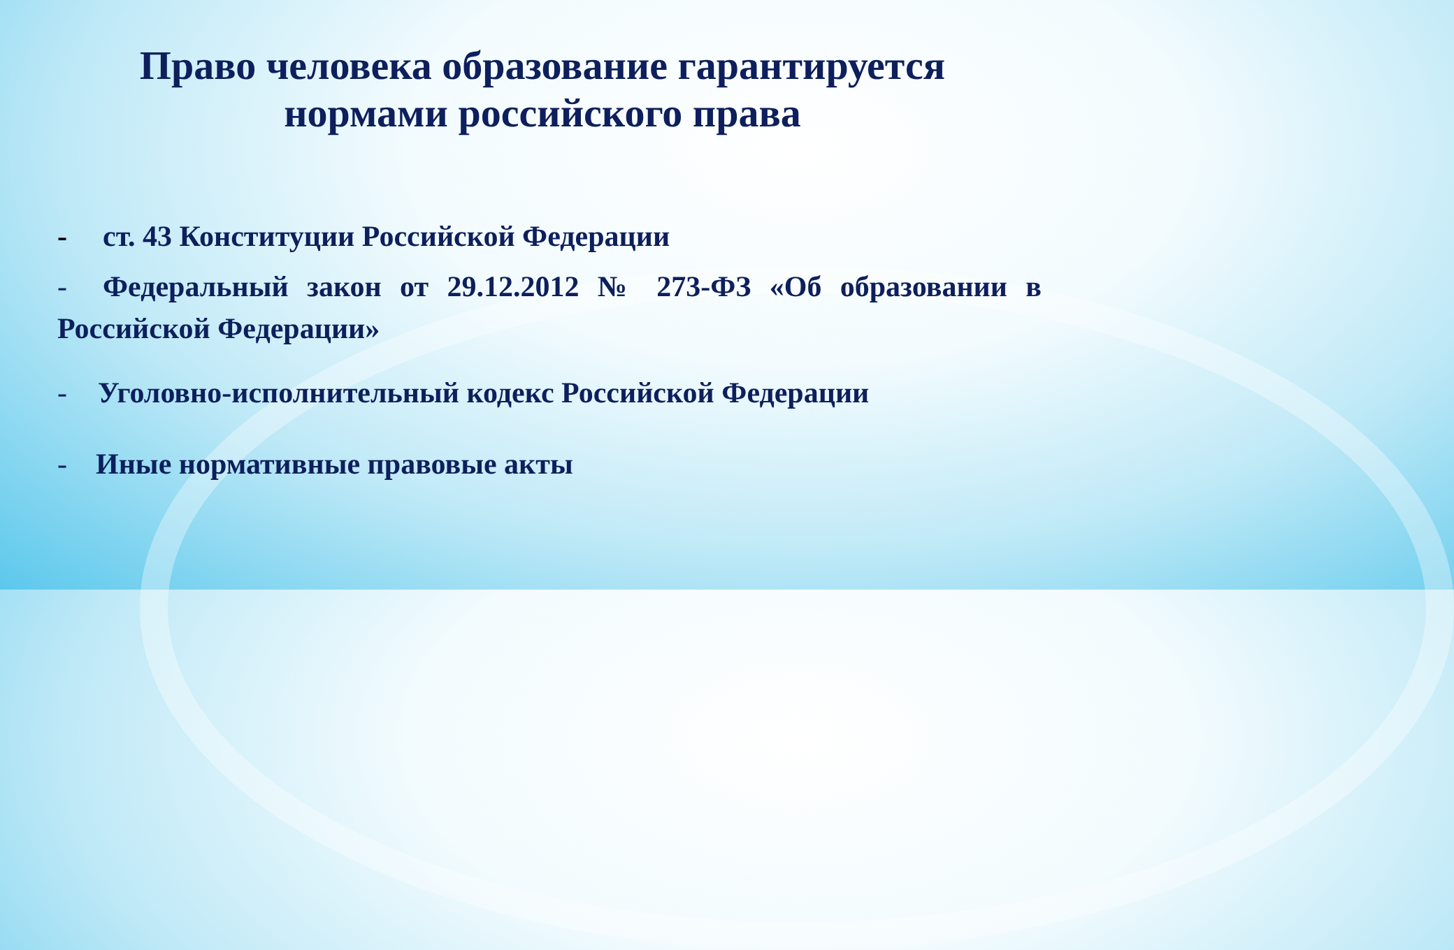Право человека образование гарантируется
нормами российского права
- ст. 43 Конституции Российской Федерации
- Федеральный закон от 29.12.2012 № 273-ФЗ «Об образовании в Российской Федерации»
- Уголовно-исполнительный кодекс Российской Федерации
- Иные нормативные правовые акты